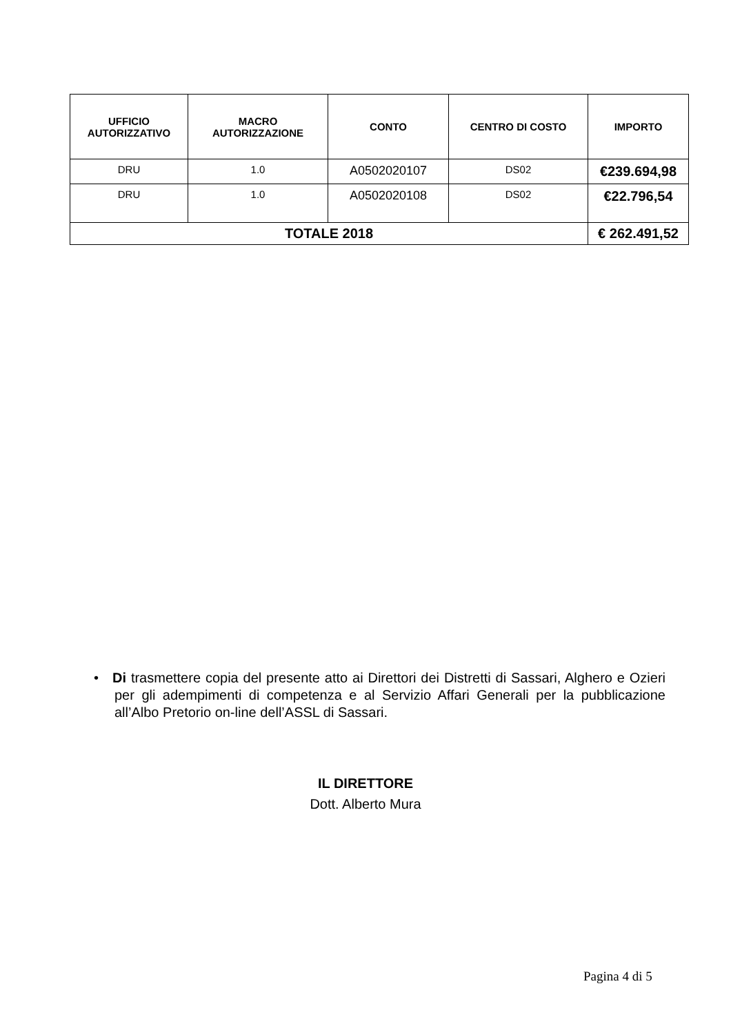| UFFICIO AUTORIZZATIVO | MACRO AUTORIZZAZIONE | CONTO | CENTRO DI COSTO | IMPORTO |
| --- | --- | --- | --- | --- |
| DRU | 1.0 | A0502020107 | DS02 | €239.694,98 |
| DRU | 1.0 | A0502020108 | DS02 | €22.796,54 |
| TOTALE 2018 | | | | € 262.491,52 |
•Di trasmettere copia del presente atto ai Direttori dei Distretti di Sassari, Alghero e Ozieri per gli adempimenti di competenza e al Servizio Affari Generali per la pubblicazione all’Albo Pretorio on-line dell’ASSL di Sassari.
IL DIRETTORE
Dott. Alberto Mura
Pagina 4 di 5